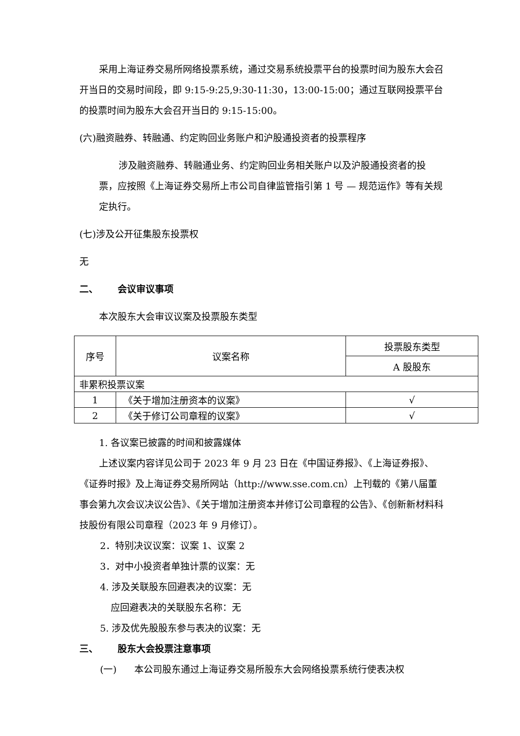采用上海证券交易所网络投票系统，通过交易系统投票平台的投票时间为股东大会召开当日的交易时间段，即 9:15-9:25,9:30-11:30，13:00-15:00；通过互联网投票平台的投票时间为股东大会召开当日的 9:15-15:00。
(六)融资融券、转融通、约定购回业务账户和沪股通投资者的投票程序
涉及融资融券、转融通业务、约定购回业务相关账户以及沪股通投资者的投票，应按照《上海证券交易所上市公司自律监管指引第 1 号 — 规范运作》等有关规定执行。
(七)涉及公开征集股东投票权
无
二、 会议审议事项
本次股东大会审议议案及投票股东类型
| 序号 | 议案名称 | 投票股东类型 |
| --- | --- | --- |
| | | A 股股东 |
| 非累积投票议案 | | |
| 1 | 《关于增加注册资本的议案》 | √ |
| 2 | 《关于修订公司章程的议案》 | √ |
1. 各议案已披露的时间和披露媒体
上述议案内容详见公司于 2023 年 9 月 23 日在《中国证券报》、《上海证券报》、《证券时报》及上海证券交易所网站（http://www.sse.com.cn）上刊载的《第八届董事会第九次会议决议公告》、《关于增加注册资本并修订公司章程的公告》、《创新新材料科技股份有限公司章程（2023 年 9 月修订）。
2．特别决议议案：议案 1、议案 2
3．对中小投资者单独计票的议案：无
4. 涉及关联股东回避表决的议案：无
应回避表决的关联股东名称：无
5. 涉及优先股股东参与表决的议案：无
三、 股东大会投票注意事项
(一) 本公司股东通过上海证券交易所股东大会网络投票系统行使表决权